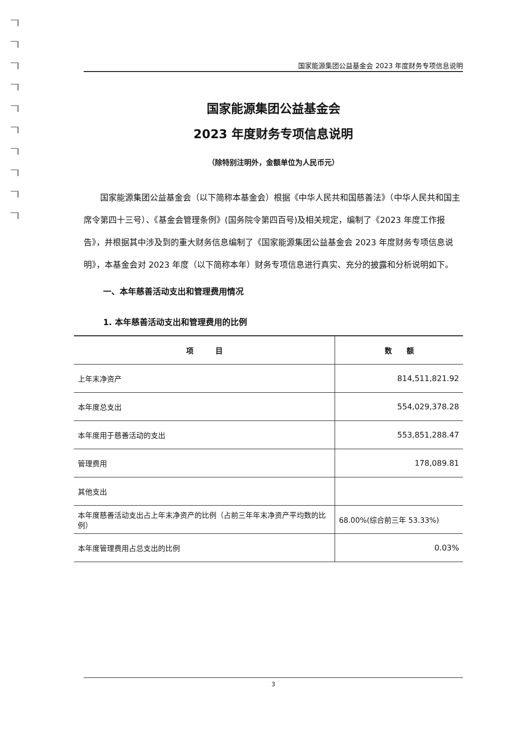国家能源集团公益基金会 2023 年度财务专项信息说明
国家能源集团公益基金会
2023 年度财务专项信息说明
（除特别注明外，金额单位为人民币元）
国家能源集团公益基金会（以下简称本基金会）根据《中华人民共和国慈善法》（中华人民共和国主席令第四十三号）、《基金会管理条例》(国务院令第四百号)及相关规定，编制了《2023 年度工作报告》，并根据其中涉及到的重大财务信息编制了《国家能源集团公益基金会 2023 年度财务专项信息说明》，本基金会对 2023 年度（以下简称本年）财务专项信息进行真实、充分的披露和分析说明如下。
一、本年慈善活动支出和管理费用情况
1. 本年慈善活动支出和管理费用的比例
| 项 目 | 数 额 |
| --- | --- |
| 上年末净资产 | 814,511,821.92 |
| 本年度总支出 | 554,029,378.28 |
| 本年度用于慈善活动的支出 | 553,851,288.47 |
| 管理费用 | 178,089.81 |
| 其他支出 | |
| 本年度慈善活动支出占上年末净资产的比例（占前三年年末净资产平均数的比例） | 68.00%(综合前三年 53.33%) |
| 本年度管理费用占总支出的比例 | 0.03% |
3